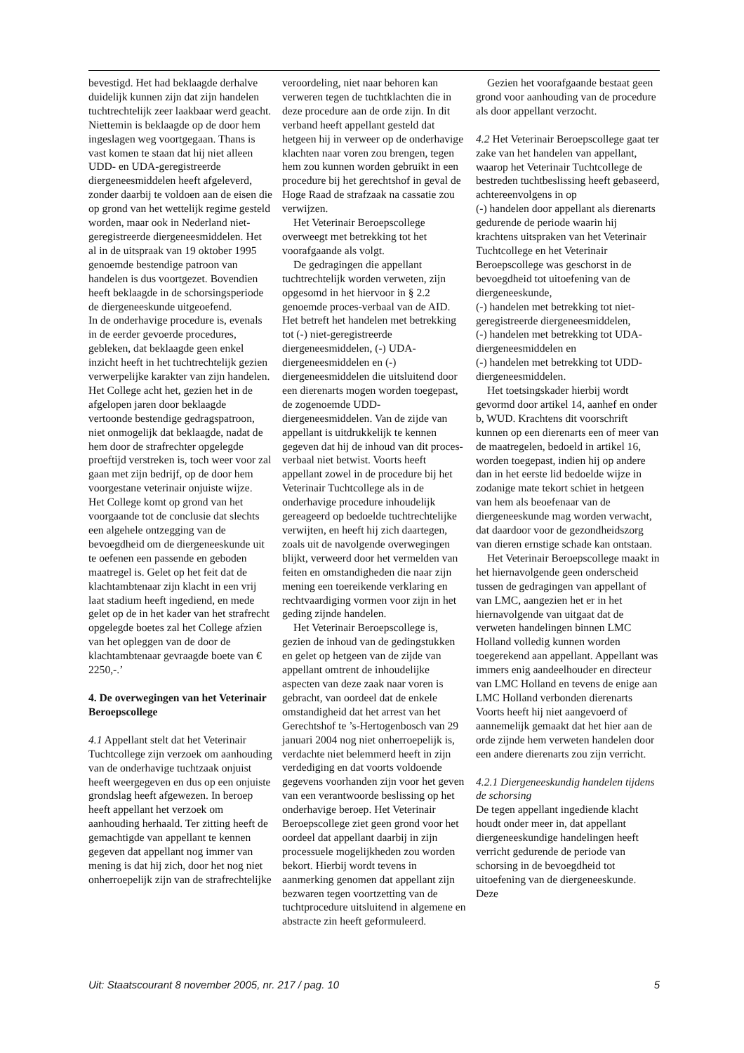bevestigd. Het had beklaagde derhalve duidelijk kunnen zijn dat zijn handelen tuchtrechtelijk zeer laakbaar werd geacht.
Niettemin is beklaagde op de door hem ingeslagen weg voortgegaan. Thans is vast komen te staan dat hij niet alleen UDD- en UDA-geregistreerde diergeneesmiddelen heeft afgeleverd, zonder daarbij te voldoen aan de eisen die op grond van het wettelijk regime gesteld worden, maar ook in Nederland niet-geregistreerde diergeneesmiddelen. Het al in de uitspraak van 19 oktober 1995 genoemde bestendige patroon van handelen is dus voortgezet. Bovendien heeft beklaagde in de schorsingsperiode de diergeneeskunde uitgeoefend.
In de onderhavige procedure is, evenals in de eerder gevoerde procedures, gebleken, dat beklaagde geen enkel inzicht heeft in het tuchtrechtelijk gezien verwerpelijke karakter van zijn handelen.
Het College acht het, gezien het in de afgelopen jaren door beklaagde vertoonde bestendige gedragspatroon, niet onmogelijk dat beklaagde, nadat de hem door de strafrechter opgelegde proeftijd verstreken is, toch weer voor zal gaan met zijn bedrijf, op de door hem voorgestane veterinair onjuiste wijze.
Het College komt op grond van het voorgaande tot de conclusie dat slechts een algehele ontzegging van de bevoegdheid om de diergeneeskunde uit te oefenen een passende en geboden maatregel is. Gelet op het feit dat de klachtambtenaar zijn klacht in een vrij laat stadium heeft ingediend, en mede gelet op de in het kader van het strafrecht opgelegde boetes zal het College afzien van het opleggen van de door de klachtambtenaar gevraagde boete van € 2250,-.’
4. De overwegingen van het Veterinair Beroepscollege
4.1 Appellant stelt dat het Veterinair Tuchtcollege zijn verzoek om aanhouding van de onderhavige tuchtzaak onjuist heeft weergegeven en dus op een onjuiste grondslag heeft afgewezen. In beroep heeft appellant het verzoek om aanhouding herhaald. Ter zitting heeft de gemachtigde van appellant te kennen gegeven dat appellant nog immer van mening is dat hij zich, door het nog niet onherroepelijk zijn van de strafrechtelijke
veroordeling, niet naar behoren kan verweren tegen de tuchtklachten die in deze procedure aan de orde zijn. In dit verband heeft appellant gesteld dat hetgeen hij in verweer op de onderhavige klachten naar voren zou brengen, tegen hem zou kunnen worden gebruikt in een procedure bij het gerechtshof in geval de Hoge Raad de strafzaak na cassatie zou verwijzen.
Het Veterinair Beroepscollege overweegt met betrekking tot het voorafgaande als volgt.
De gedragingen die appellant tuchtrechtelijk worden verweten, zijn opgesomd in het hiervoor in § 2.2 genoemde proces-verbaal van de AID. Het betreft het handelen met betrekking tot (-) niet-geregistreerde diergeneesmiddelen, (-) UDA-diergeneesmiddelen en (-) diergeneesmiddelen die uitsluitend door een dierenarts mogen worden toegepast, de zogenoemde UDD-diergeneesmiddelen. Van de zijde van appellant is uitdrukkelijk te kennen gegeven dat hij de inhoud van dit proces-verbaal niet betwist. Voorts heeft appellant zowel in de procedure bij het Veterinair Tuchtcollege als in de onderhavige procedure inhoudelijk gereageerd op bedoelde tuchtrechtelijke verwijten, en heeft hij zich daartegen, zoals uit de navolgende overwegingen blijkt, verweerd door het vermelden van feiten en omstandigheden die naar zijn mening een toereikende verklaring en rechtvaardiging vormen voor zijn in het geding zijnde handelen.
Het Veterinair Beroepscollege is, gezien de inhoud van de gedingstukken en gelet op hetgeen van de zijde van appellant omtrent de inhoudelijke aspecten van deze zaak naar voren is gebracht, van oordeel dat de enkele omstandigheid dat het arrest van het Gerechtshof te ’s-Hertogenbosch van 29 januari 2004 nog niet onherroepelijk is, verdachte niet belemmerd heeft in zijn verdediging en dat voorts voldoende gegevens voorhanden zijn voor het geven van een verantwoorde beslissing op het onderhavige beroep. Het Veterinair Beroepscollege ziet geen grond voor het oordeel dat appellant daarbij in zijn processuele mogelijkheden zou worden bekort. Hierbij wordt tevens in aanmerking genomen dat appellant zijn bezwaren tegen voortzetting van de tuchtprocedure uitsluitend in algemene en abstracte zin heeft geformuleerd.
Gezien het voorafgaande bestaat geen grond voor aanhouding van de procedure als door appellant verzocht.
4.2 Het Veterinair Beroepscollege gaat ter zake van het handelen van appellant, waarop het Veterinair Tuchtcollege de bestreden tuchtbeslissing heeft gebaseerd, achtereenvolgens in op
(-) handelen door appellant als dierenarts gedurende de periode waarin hij krachtens uitspraken van het Veterinair Tuchtcollege en het Veterinair Beroepscollege was geschorst in de bevoegdheid tot uitoefening van de diergeneeskunde,
(-) handelen met betrekking tot niet-geregistreerde diergeneesmiddelen,
(-) handelen met betrekking tot UDA-diergeneesmiddelen en
(-) handelen met betrekking tot UDD-diergeneesmiddelen.
Het toetsingskader hierbij wordt gevormd door artikel 14, aanhef en onder b, WUD. Krachtens dit voorschrift kunnen op een dierenarts een of meer van de maatregelen, bedoeld in artikel 16, worden toegepast, indien hij op andere dan in het eerste lid bedoelde wijze in zodanige mate tekort schiet in hetgeen van hem als beoefenaar van de diergeneeskunde mag worden verwacht, dat daardoor voor de gezondheidszorg van dieren ernstige schade kan ontstaan.
Het Veterinair Beroepscollege maakt in het hiernavolgende geen onderscheid tussen de gedragingen van appellant of van LMC, aangezien het er in het hiernavolgende van uitgaat dat de verweten handelingen binnen LMC Holland volledig kunnen worden toegerekend aan appellant. Appellant was immers enig aandeelhouder en directeur van LMC Holland en tevens de enige aan LMC Holland verbonden dierenarts Voorts heeft hij niet aangevoerd of aannemelijk gemaakt dat het hier aan de orde zijnde hem verweten handelen door een andere dierenarts zou zijn verricht.
4.2.1 Diergeneeskundig handelen tijdens de schorsing
De tegen appellant ingediende klacht houdt onder meer in, dat appellant diergeneeskundige handelingen heeft verricht gedurende de periode van schorsing in de bevoegdheid tot uitoefening van de diergeneeskunde. Deze
Uit: Staatscourant 8 november 2005, nr. 217 / pag. 10 5